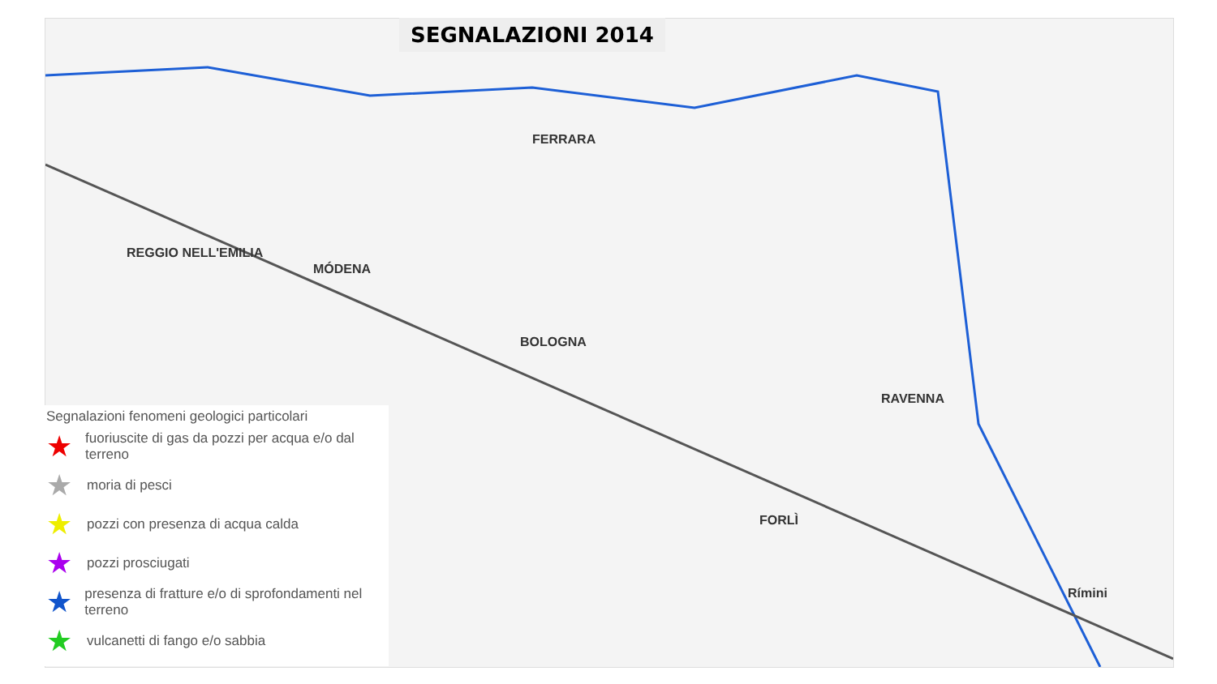FERRARA
BOLOGNA
MÓDENA
REGGIO NELL'EMILIA
RAVENNA
Rímini
FORLÌ
SEGNALAZIONI 2014
Segnalazioni fenomeni geologici particolari
★ fuoriuscite di gas da pozzi per acqua e/o dal terreno
★ moria di pesci
★ pozzi con presenza di acqua calda
★ pozzi prosciugati
★ presenza di fratture e/o di sprofondamenti nel terreno
★ vulcanetti di fango e/o sabbia